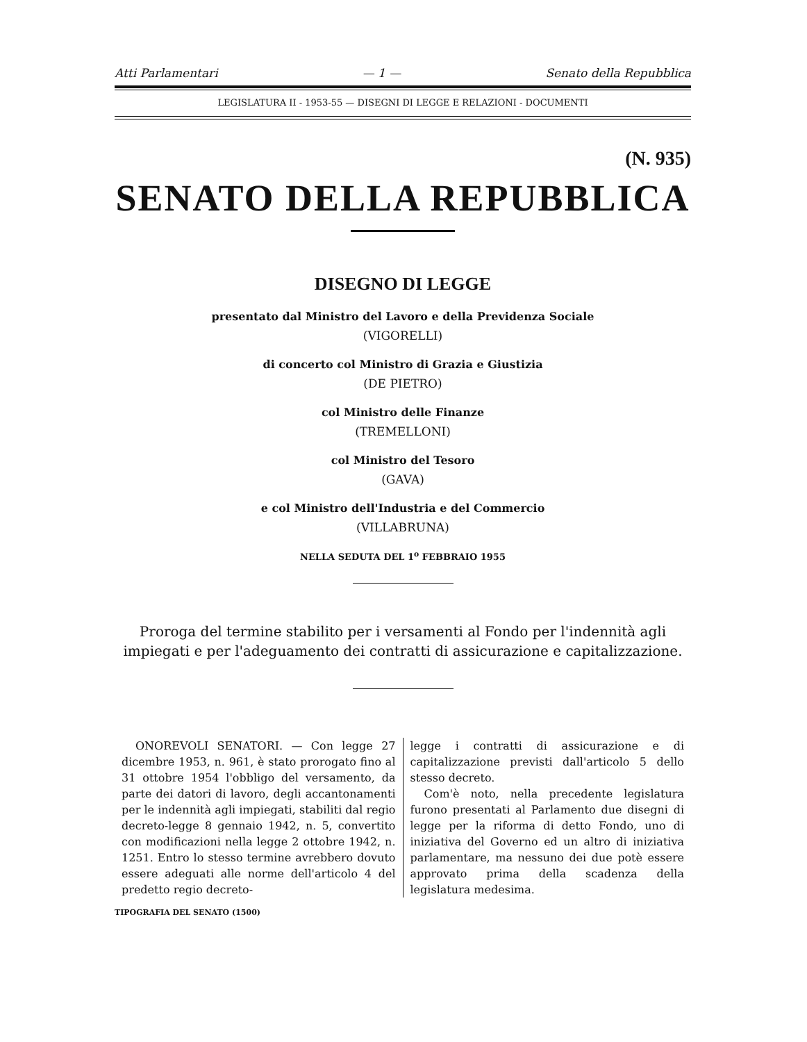Atti Parlamentari — 1 — Senato della Repubblica
LEGISLATURA II - 1953-55 — DISEGNI DI LEGGE E RELAZIONI - DOCUMENTI
(N. 935)
SENATO DELLA REPUBBLICA
DISEGNO DI LEGGE
presentato dal Ministro del Lavoro e della Previdenza Sociale
(VIGORELLI)
di concerto col Ministro di Grazia e Giustizia
(DE PIETRO)
col Ministro delle Finanze
(TREMELLONI)
col Ministro del Tesoro
(GAVA)
e col Ministro dell'Industria e del Commercio
(VILLABRUNA)
NELLA SEDUTA DEL 1<sup>o</sup> FEBBRAIO 1955
Proroga del termine stabilito per i versamenti al Fondo per l'indennità agli impiegati e per l'adeguamento dei contratti di assicurazione e capitalizzazione.
ONOREVOLI SENATORI. — Con legge 27 dicembre 1953, n. 961, è stato prorogato fino al 31 ottobre 1954 l'obbligo del versamento, da parte dei datori di lavoro, degli accantonamenti per le indennità agli impiegati, stabiliti dal regio decreto-legge 8 gennaio 1942, n. 5, convertito con modificazioni nella legge 2 ottobre 1942, n. 1251. Entro lo stesso termine avrebbero dovuto essere adeguati alle norme dell'articolo 4 del predetto regio decreto-
legge i contratti di assicurazione e di capitalizzazione previsti dall'articolo 5 dello stesso decreto.
Com'è noto, nella precedente legislatura furono presentati al Parlamento due disegni di legge per la riforma di detto Fondo, uno di iniziativa del Governo ed un altro di iniziativa parlamentare, ma nessuno dei due potè essere approvato prima della scadenza della legislatura medesima.
TIPOGRAFIA DEL SENATO (1500)